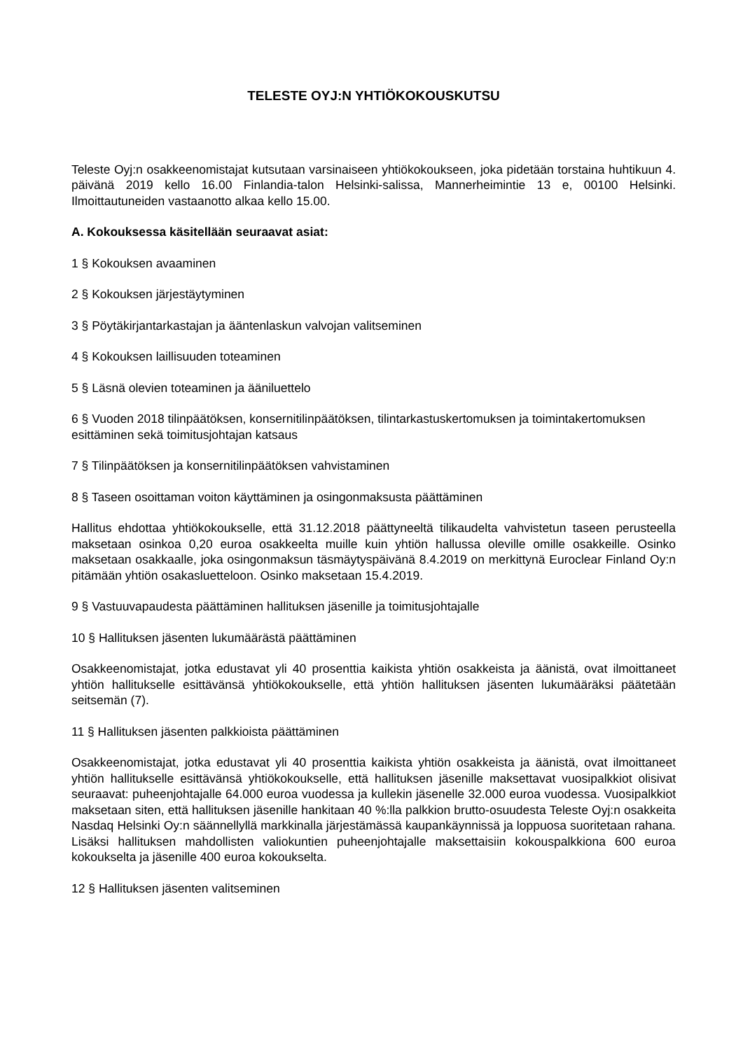TELESTE OYJ:N YHTIÖKOKOUSKUTSU
Teleste Oyj:n osakkeenomistajat kutsutaan varsinaiseen yhtiökokoukseen, joka pidetään torstaina huhtikuun 4. päivänä 2019 kello 16.00 Finlandia-talon Helsinki-salissa, Mannerheimintie 13 e, 00100 Helsinki. Ilmoittautuneiden vastaanotto alkaa kello 15.00.
A. Kokouksessa käsitellään seuraavat asiat:
1 § Kokouksen avaaminen
2 § Kokouksen järjestäytyminen
3 § Pöytäkirjantarkastajan ja ääntenlaskun valvojan valitseminen
4 § Kokouksen laillisuuden toteaminen
5 § Läsnä olevien toteaminen ja ääniluettelo
6 § Vuoden 2018 tilinpäätöksen, konsernitilinpäätöksen, tilintarkastuskertomuksen ja toimintakertomuksen esittäminen sekä toimitusjohtajan katsaus
7 § Tilinpäätöksen ja konsernitilinpäätöksen vahvistaminen
8 § Taseen osoittaman voiton käyttäminen ja osingonmaksusta päättäminen
Hallitus ehdottaa yhtiökokoukselle, että 31.12.2018 päättyneeltä tilikaudelta vahvistetun taseen perusteella maksetaan osinkoa 0,20 euroa osakkeelta muille kuin yhtiön hallussa oleville omille osakkeille. Osinko maksetaan osakkaalle, joka osingonmaksun täsmäytyspäivänä 8.4.2019 on merkittynä Euroclear Finland Oy:n pitämään yhtiön osakasluetteloon. Osinko maksetaan 15.4.2019.
9 § Vastuuvapaudesta päättäminen hallituksen jäsenille ja toimitusjohtajalle
10 § Hallituksen jäsenten lukumäärästä päättäminen
Osakkeenomistajat, jotka edustavat yli 40 prosenttia kaikista yhtiön osakkeista ja äänistä, ovat ilmoittaneet yhtiön hallitukselle esittävänsä yhtiökokoukselle, että yhtiön hallituksen jäsenten lukumääräksi päätetään seitsemän (7).
11 § Hallituksen jäsenten palkkioista päättäminen
Osakkeenomistajat, jotka edustavat yli 40 prosenttia kaikista yhtiön osakkeista ja äänistä, ovat ilmoittaneet yhtiön hallitukselle esittävänsä yhtiökokoukselle, että hallituksen jäsenille maksettavat vuosipalkkiot olisivat seuraavat: puheenjohtajalle 64.000 euroa vuodessa ja kullekin jäsenelle 32.000 euroa vuodessa. Vuosipalkkiot maksetaan siten, että hallituksen jäsenille hankitaan 40 %:lla palkkion brutto-osuudesta Teleste Oyj:n osakkeita Nasdaq Helsinki Oy:n säännellyllä markkinalla järjestämässä kaupankäynnissä ja loppuosa suoritetaan rahana. Lisäksi hallituksen mahdollisten valiokuntien puheenjohtajalle maksettaisiin kokouspalkkiona 600 euroa kokoukselta ja jäsenille 400 euroa kokoukselta.
12 § Hallituksen jäsenten valitseminen